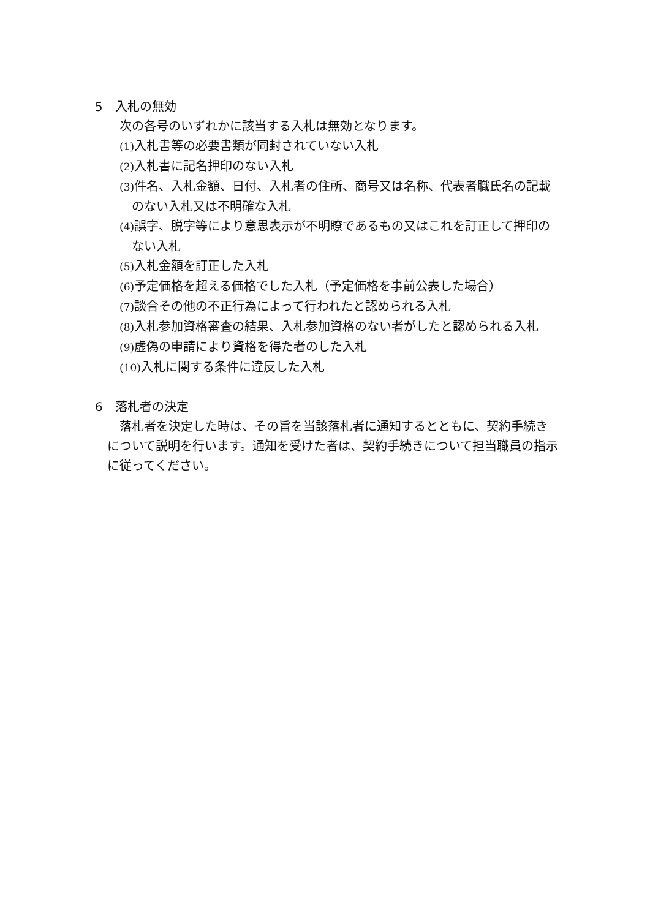5　入札の無効
次の各号のいずれかに該当する入札は無効となります。
(1) 入札書等の必要書類が同封されていない入札
(2) 入札書に記名押印のない入札
(3) 件名、入札金額、日付、入札者の住所、商号又は名称、代表者職氏名の記載のない入札又は不明確な入札
(4) 誤字、脱字等により意思表示が不明瞭であるもの又はこれを訂正して押印のない入札
(5) 入札金額を訂正した入札
(6) 予定価格を超える価格でした入札（予定価格を事前公表した場合）
(7) 談合その他の不正行為によって行われたと認められる入札
(8) 入札参加資格審査の結果、入札参加資格のない者がしたと認められる入札
(9) 虚偽の申請により資格を得た者のした入札
(10) 入札に関する条件に違反した入札
6　落札者の決定
落札者を決定した時は、その旨を当該落札者に通知するとともに、契約手続きについて説明を行います。通知を受けた者は、契約手続きについて担当職員の指示に従ってください。